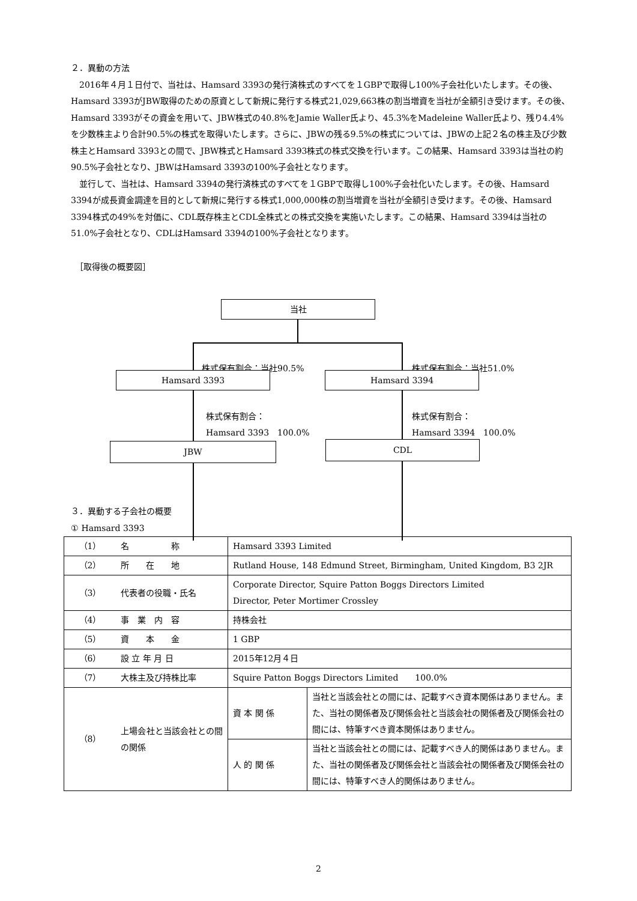２．異動の方法
2016年４月１日付で、当社は、Hamsard 3393の発行済株式のすべてを１GBPで取得し100%子会社化いたします。その後、Hamsard 3393がJBW取得のための原資として新規に発行する株式21,029,663株の割当増資を当社が全額引き受けます。その後、Hamsard 3393がその資金を用いて、JBW株式の40.8%をJamie Waller氏より、45.3%をMadeleine Waller氏より、残り4.4%を少数株主より合計90.5%の株式を取得いたします。さらに、JBWの残る9.5%の株式については、JBWの上記２名の株主及び少数株主とHamsard 3393との間で、JBW株式とHamsard 3393株式の株式交換を行います。この結果、Hamsard 3393は当社の約90.5%子会社となり、JBWはHamsard 3393の100%子会社となります。
並行して、当社は、Hamsard 3394の発行済株式のすべてを１GBPで取得し100%子会社化いたします。その後、Hamsard 3394が成長資金調達を目的として新規に発行する株式1,000,000株の割当増資を当社が全額引き受けます。その後、Hamsard 3394株式の49%を対価に、CDL既存株主とCDL全株式との株式交換を実施いたします。この結果、Hamsard 3394は当社の51.0%子会社となり、CDLはHamsard 3394の100%子会社となります。
　［取得後の概要図］
当社
株式保有割合：当社90.5% 株式保有割合：当社51.0%
Hamsard 3393 Hamsard 3394
株式保有割合：
Hamsard 3393　100.0%
株式保有割合：
Hamsard 3394　100.0%
JBW CDL
３．異動する子会社の概要
① Hamsard 3393
| （1） | 名 称 | Hamsard 3393 Limited | |
| （2） | 所 在 地 | Rutland House, 148 Edmund Street, Birmingham, United Kingdom, B3 2JR | |
| （3） | 代表者の役職・氏名 | Corporate Director, Squire Patton Boggs Directors Limited Director, Peter Mortimer Crossley | |
| （4） | 事 業 内 容 | 持株会社 | |
| （5） | 資 本 金 | 1 GBP | |
| （6） | 設 立 年 月 日 | 2015年12月４日 | |
| （7） | 大株主及び持株比率 | Squire Patton Boggs Directors Limited 100.0% | |
| （8） | 上場会社と当該会社との間の関係 | 資 本 関 係 | 当社と当該会社との間には、記載すべき資本関係はありません。また、当社の関係者及び関係会社と当該会社の関係者及び関係会社の間には、特筆すべき資本関係はありません。 |
| | | 人 的 関 係 | 当社と当該会社との間には、記載すべき人的関係はありません。また、当社の関係者及び関係会社と当該会社の関係者及び関係会社の間には、特筆すべき人的関係はありません。 |
2